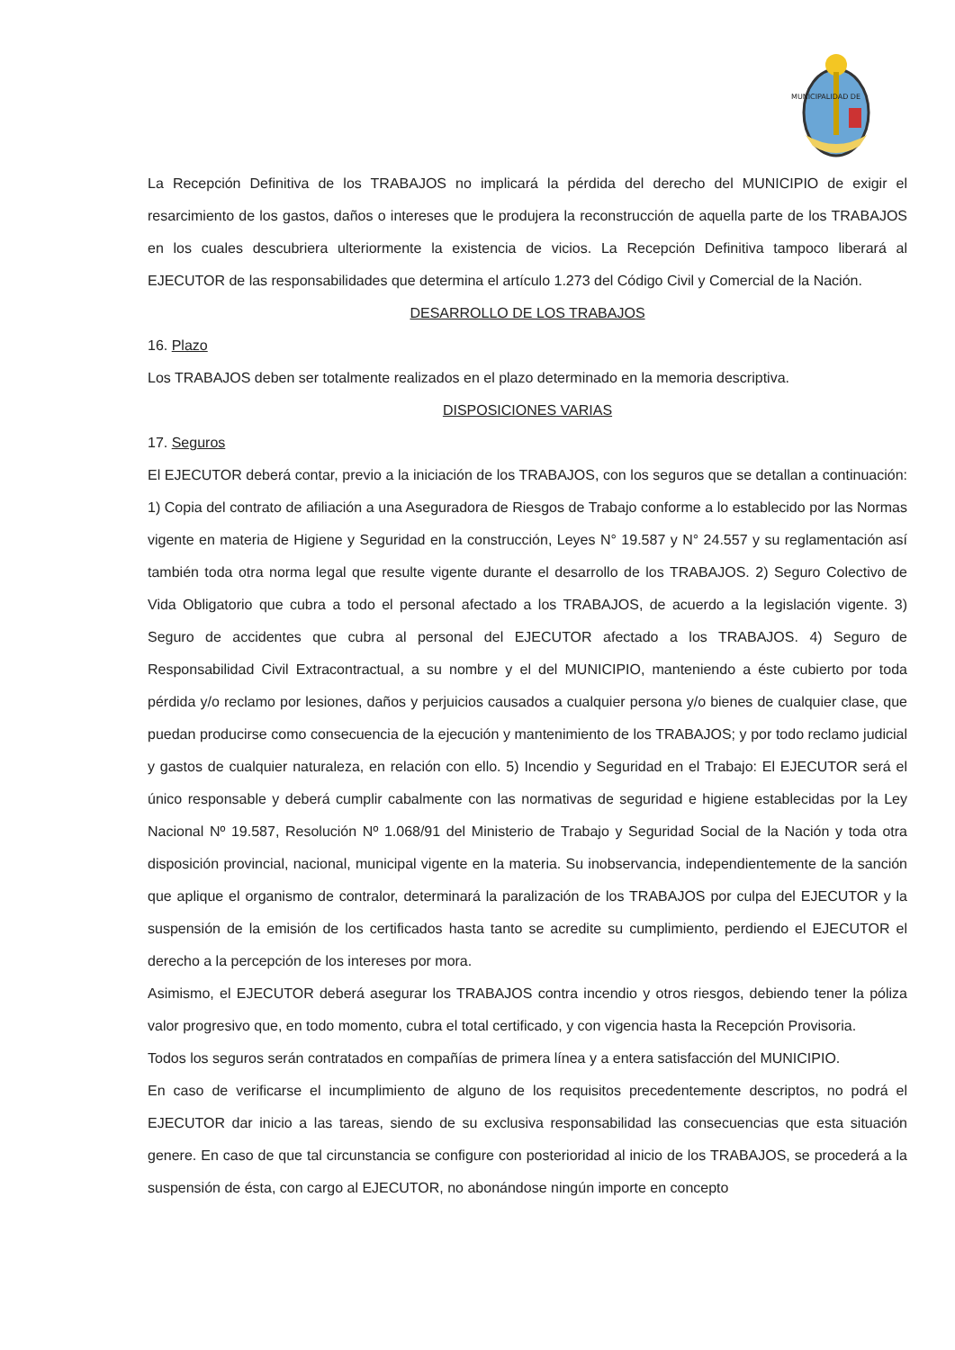MUNICIPALIDAD DE
La Recepción Definitiva de los TRABAJOS no implicará la pérdida del derecho del MUNICIPIO de exigir el resarcimiento de los gastos, daños o intereses que le produjera la reconstrucción de aquella parte de los TRABAJOS en los cuales descubriera ulteriormente la existencia de vicios. La Recepción Definitiva tampoco liberará al EJECUTOR de las responsabilidades que determina el artículo 1.273 del Código Civil y Comercial de la Nación.
DESARROLLO DE LOS TRABAJOS
16. Plazo
Los TRABAJOS deben ser totalmente realizados en el plazo determinado en la memoria descriptiva.
DISPOSICIONES VARIAS
17. Seguros
El EJECUTOR deberá contar, previo a la iniciación de los TRABAJOS, con los seguros que se detallan a continuación: 1) Copia del contrato de afiliación a una Aseguradora de Riesgos de Trabajo conforme a lo establecido por las Normas vigente en materia de Higiene y Seguridad en la construcción, Leyes N° 19.587 y N° 24.557 y su reglamentación así también toda otra norma legal que resulte vigente durante el desarrollo de los TRABAJOS. 2) Seguro Colectivo de Vida Obligatorio que cubra a todo el personal afectado a los TRABAJOS, de acuerdo a la legislación vigente. 3) Seguro de accidentes que cubra al personal del EJECUTOR afectado a los TRABAJOS. 4) Seguro de Responsabilidad Civil Extracontractual, a su nombre y el del MUNICIPIO, manteniendo a éste cubierto por toda pérdida y/o reclamo por lesiones, daños y perjuicios causados a cualquier persona y/o bienes de cualquier clase, que puedan producirse como consecuencia de la ejecución y mantenimiento de los TRABAJOS; y por todo reclamo judicial y gastos de cualquier naturaleza, en relación con ello. 5) Incendio y Seguridad en el Trabajo: El EJECUTOR será el único responsable y deberá cumplir cabalmente con las normativas de seguridad e higiene establecidas por la Ley Nacional Nº 19.587, Resolución Nº 1.068/91 del Ministerio de Trabajo y Seguridad Social de la Nación y toda otra disposición provincial, nacional, municipal vigente en la materia. Su inobservancia, independientemente de la sanción que aplique el organismo de contralor, determinará la paralización de los TRABAJOS por culpa del EJECUTOR y la suspensión de la emisión de los certificados hasta tanto se acredite su cumplimiento, perdiendo el EJECUTOR el derecho a la percepción de los intereses por mora.
Asimismo, el EJECUTOR deberá asegurar los TRABAJOS contra incendio y otros riesgos, debiendo tener la póliza valor progresivo que, en todo momento, cubra el total certificado, y con vigencia hasta la Recepción Provisoria.
Todos los seguros serán contratados en compañías de primera línea y a entera satisfacción del MUNICIPIO.
En caso de verificarse el incumplimiento de alguno de los requisitos precedentemente descriptos, no podrá el EJECUTOR dar inicio a las tareas, siendo de su exclusiva responsabilidad las consecuencias que esta situación genere. En caso de que tal circunstancia se configure con posterioridad al inicio de los TRABAJOS, se procederá a la suspensión de ésta, con cargo al EJECUTOR, no abonándose ningún importe en concepto